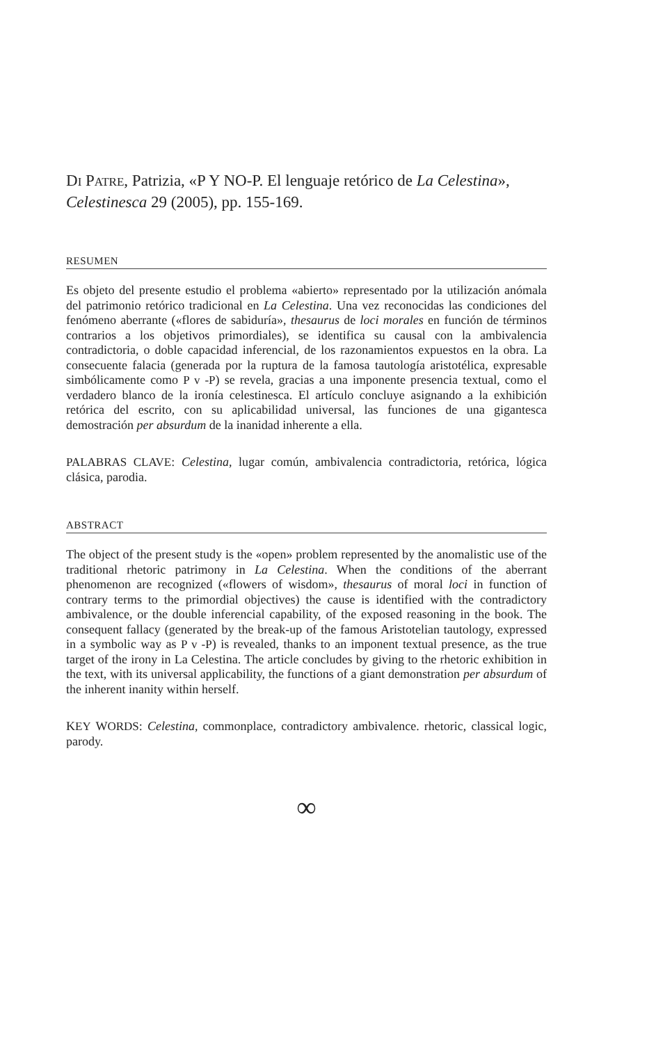DI PATRE, Patrizia, «P Y NO-P. El lenguaje retórico de La Celestina», Celestinesca 29 (2005), pp. 155-169.
RESUMEN
Es objeto del presente estudio el problema «abierto» representado por la utilización anómala del patrimonio retórico tradicional en La Celestina. Una vez reconocidas las condiciones del fenómeno aberrante («flores de sabiduría», thesaurus de loci morales en función de términos contrarios a los objetivos primordiales), se identifica su causal con la ambivalencia contradictoria, o doble capacidad inferencial, de los razonamientos expuestos en la obra. La consecuente falacia (generada por la ruptura de la famosa tautología aristotélica, expresable simbólicamente como P v -P) se revela, gracias a una imponente presencia textual, como el verdadero blanco de la ironía celestinesca. El artículo concluye asignando a la exhibición retórica del escrito, con su aplicabilidad universal, las funciones de una gigantesca demostración per absurdum de la inanidad inherente a ella.
PALABRAS CLAVE: Celestina, lugar común, ambivalencia contradictoria, retórica, lógica clásica, parodia.
ABSTRACT
The object of the present study is the «open» problem represented by the anomalistic use of the traditional rhetoric patrimony in La Celestina. When the conditions of the aberrant phenomenon are recognized («flowers of wisdom», thesaurus of moral loci in function of contrary terms to the primordial objectives) the cause is identified with the contradictory ambivalence, or the double inferencial capability, of the exposed reasoning in the book. The consequent fallacy (generated by the break-up of the famous Aristotelian tautology, expressed in a symbolic way as P v -P) is revealed, thanks to an imponent textual presence, as the true target of the irony in La Celestina. The article concludes by giving to the rhetoric exhibition in the text, with its universal applicability, the functions of a giant demonstration per absurdum of the inherent inanity within herself.
KEY WORDS: Celestina, commonplace, contradictory ambivalence. rhetoric, classical logic, parody.
∞